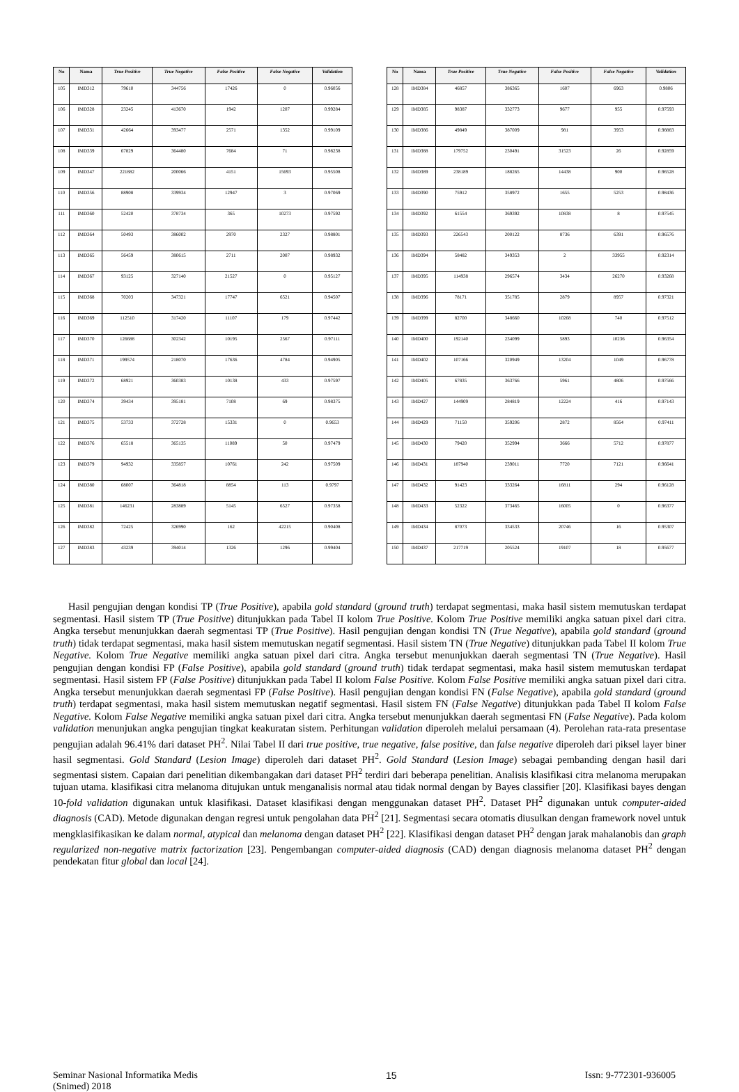| No | Nama | True Positive | True Negative | False Positive | False Negative | Validation |
| --- | --- | --- | --- | --- | --- | --- |
| 105 | IMD312 | 79610 | 344756 | 17426 | 0 | 0.96056 |
| 106 | IMD328 | 23245 | 413670 | 1942 | 1207 | 0.99284 |
| 107 | IMD331 | 42664 | 393477 | 2571 | 1352 | 0.99109 |
| 108 | IMD339 | 67829 | 364480 | 7684 | 71 | 0.98238 |
| 109 | IMD347 | 221882 | 200066 | 4151 | 15693 | 0.95508 |
| 110 | IMD356 | 88908 | 339934 | 12947 | 3 | 0.97069 |
| 111 | IMD360 | 52420 | 378734 | 365 | 10273 | 0.97592 |
| 112 | IMD364 | 50493 | 386002 | 2970 | 2327 | 0.98801 |
| 113 | IMD365 | 56459 | 380615 | 2711 | 2007 | 0.98932 |
| 114 | IMD367 | 93125 | 327140 | 21527 | 0 | 0.95127 |
| 115 | IMD368 | 70203 | 347321 | 17747 | 6521 | 0.94507 |
| 116 | IMD369 | 112510 | 317420 | 11107 | 179 | 0.97442 |
| 117 | IMD370 | 126688 | 302342 | 10195 | 2567 | 0.97111 |
| 118 | IMD371 | 199574 | 218070 | 17636 | 4784 | 0.94905 |
| 119 | IMD372 | 68921 | 360383 | 10138 | 433 | 0.97597 |
| 120 | IMD374 | 39434 | 395181 | 7108 | 69 | 0.98375 |
| 121 | IMD375 | 53733 | 372728 | 15331 | 0 | 0.9653 |
| 122 | IMD376 | 65518 | 365135 | 11089 | 50 | 0.97479 |
| 123 | IMD379 | 94932 | 335857 | 10761 | 242 | 0.97509 |
| 124 | IMD380 | 68007 | 364818 | 8854 | 113 | 0.9797 |
| 125 | IMD381 | 146231 | 283889 | 5145 | 6527 | 0.97358 |
| 126 | IMD382 | 72425 | 326990 | 162 | 42215 | 0.90408 |
| 127 | IMD383 | 43239 | 394014 | 1326 | 1296 | 0.99404 |
| No | Nama | True Positive | True Negative | False Positive | False Negative | Validation |
| --- | --- | --- | --- | --- | --- | --- |
| 128 | IMD384 | 46857 | 386365 | 1607 | 6963 | 0.9806 |
| 129 | IMD385 | 98387 | 332773 | 9677 | 955 | 0.97593 |
| 130 | IMD386 | 49849 | 387009 | 981 | 3953 | 0.98883 |
| 131 | IMD388 | 179752 | 230491 | 31523 | 26 | 0.92859 |
| 132 | IMD389 | 238189 | 188265 | 14438 | 900 | 0.96528 |
| 133 | IMD390 | 75912 | 358972 | 1655 | 5253 | 0.98436 |
| 134 | IMD392 | 61554 | 369392 | 10838 | 8 | 0.97545 |
| 135 | IMD393 | 226543 | 200122 | 8736 | 6391 | 0.96576 |
| 136 | IMD394 | 58482 | 349353 | 2 | 33955 | 0.92314 |
| 137 | IMD395 | 114938 | 296574 | 3434 | 26270 | 0.93268 |
| 138 | IMD396 | 78171 | 351785 | 2879 | 8957 | 0.97321 |
| 139 | IMD399 | 82700 | 348660 | 10268 | 740 | 0.97512 |
| 140 | IMD400 | 192140 | 234099 | 5893 | 10236 | 0.96354 |
| 141 | IMD402 | 107166 | 320949 | 13204 | 1049 | 0.96778 |
| 142 | IMD405 | 67835 | 363766 | 5961 | 4806 | 0.97566 |
| 143 | IMD427 | 144909 | 284819 | 12224 | 416 | 0.97143 |
| 144 | IMD429 | 71150 | 359206 | 2872 | 8564 | 0.97411 |
| 145 | IMD430 | 79420 | 352994 | 3666 | 5712 | 0.97877 |
| 146 | IMD431 | 187940 | 239011 | 7720 | 7121 | 0.96641 |
| 147 | IMD432 | 91423 | 333264 | 16811 | 294 | 0.96128 |
| 148 | IMD433 | 52322 | 373465 | 16005 | 0 | 0.96377 |
| 149 | IMD434 | 87073 | 334533 | 20746 | 16 | 0.95307 |
| 150 | IMD437 | 217719 | 205524 | 19107 | 18 | 0.95677 |
Hasil pengujian dengan kondisi TP (True Positive), apabila gold standard (ground truth) terdapat segmentasi, maka hasil sistem memutuskan terdapat segmentasi. Hasil sistem TP (True Positive) ditunjukkan pada Tabel II kolom True Positive. Kolom True Positive memiliki angka satuan pixel dari citra. Angka tersebut menunjukkan daerah segmentasi TP (True Positive). Hasil pengujian dengan kondisi TN (True Negative), apabila gold standard (ground truth) tidak terdapat segmentasi, maka hasil sistem memutuskan negatif segmentasi. Hasil sistem TN (True Negative) ditunjukkan pada Tabel II kolom True Negative. Kolom True Negative memiliki angka satuan pixel dari citra. Angka tersebut menunjukkan daerah segmentasi TN (True Negative). Hasil pengujian dengan kondisi FP (False Positive), apabila gold standard (ground truth) tidak terdapat segmentasi, maka hasil sistem memutuskan terdapat segmentasi. Hasil sistem FP (False Positive) ditunjukkan pada Tabel II kolom False Positive. Kolom False Positive memiliki angka satuan pixel dari citra. Angka tersebut menunjukkan daerah segmentasi FP (False Positive). Hasil pengujian dengan kondisi FN (False Negative), apabila gold standard (ground truth) terdapat segmentasi, maka hasil sistem memutuskan negatif segmentasi. Hasil sistem FN (False Negative) ditunjukkan pada Tabel II kolom False Negative. Kolom False Negative memiliki angka satuan pixel dari citra. Angka tersebut menunjukkan daerah segmentasi FN (False Negative). Pada kolom validation menunjukan angka pengujian tingkat keakuratan sistem. Perhitungan validation diperoleh melalui persamaan (4). Perolehan rata-rata presentase pengujian adalah 96.41% dari dataset PH<sup>2</sup>. Nilai Tabel II dari true positive, true negative, false positive, dan false negative diperoleh dari piksel layer biner hasil segmentasi. Gold Standard (Lesion Image) diperoleh dari dataset PH<sup>2</sup>. Gold Standard (Lesion Image) sebagai pembanding dengan hasil dari segmentasi sistem. Capaian dari penelitian dikembangakan dari dataset PH<sup>2</sup> terdiri dari beberapa penelitian. Analisis klasifikasi citra melanoma merupakan tujuan utama. klasifikasi citra melanoma ditujukan untuk menganalisis normal atau tidak normal dengan by Bayes classifier [20]. Klasifikasi bayes dengan 10-fold validation digunakan untuk klasifikasi. Dataset klasifikasi dengan menggunakan dataset PH<sup>2</sup>. Dataset PH<sup>2</sup> digunakan untuk computer-aided diagnosis (CAD). Metode digunakan dengan regresi untuk pengolahan data PH<sup>2</sup> [21]. Segmentasi secara otomatis diusulkan dengan framework novel untuk mengklasifikasikan ke dalam normal, atypical dan melanoma dengan dataset PH<sup>2</sup> [22]. Klasifikasi dengan dataset PH<sup>2</sup> dengan jarak mahalanobis dan graph regularized non-negative matrix factorization [23]. Pengembangan computer-aided diagnosis (CAD) dengan diagnosis melanoma dataset PH<sup>2</sup> dengan pendekatan fitur global dan local [24].
Seminar Nasional Informatika Medis
(Snimed) 2018
15 Issn: 9-772301-936005